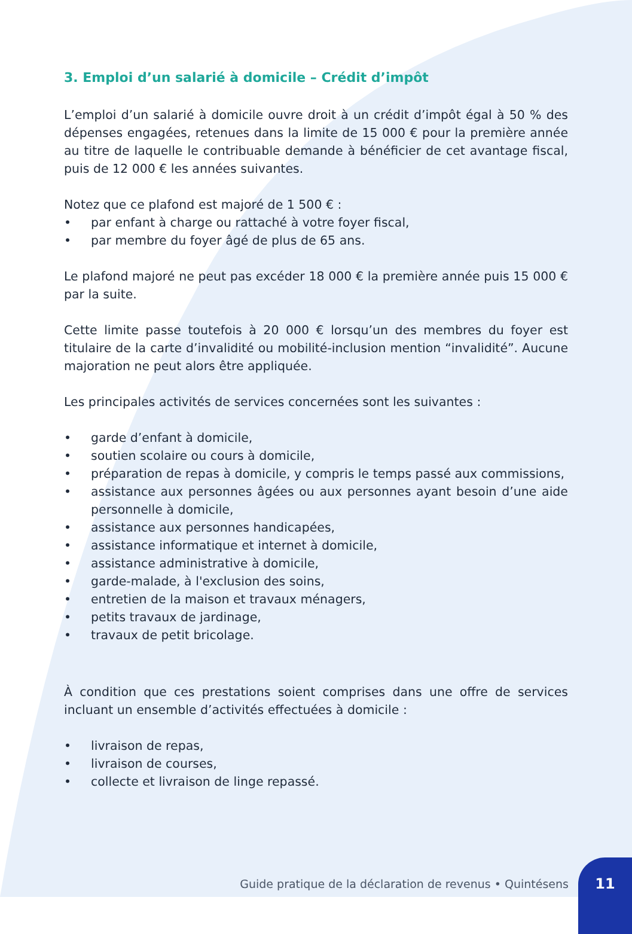3. Emploi d’un salarié à domicile – Crédit d’impôt
L’emploi d’un salarié à domicile ouvre droit à un crédit d’impôt égal à 50 % des dépenses engagées, retenues dans la limite de 15 000 € pour la première année au titre de laquelle le contribuable demande à bénéficier de cet avantage fiscal, puis de 12 000 € les années suivantes.
Notez que ce plafond est majoré de 1 500 € :
• par enfant à charge ou rattaché à votre foyer fiscal,
• par membre du foyer âgé de plus de 65 ans.
Le plafond majoré ne peut pas excéder 18 000 € la première année puis 15 000 € par la suite.
Cette limite passe toutefois à 20 000 € lorsqu’un des membres du foyer est titulaire de la carte d’invalidité ou mobilité-inclusion mention “invalidité”. Aucune majoration ne peut alors être appliquée.
Les principales activités de services concernées sont les suivantes :
• garde d’enfant à domicile,
• soutien scolaire ou cours à domicile,
• préparation de repas à domicile, y compris le temps passé aux commissions,
• assistance aux personnes âgées ou aux personnes ayant besoin d’une aide personnelle à domicile,
• assistance aux personnes handicapées,
• assistance informatique et internet à domicile,
• assistance administrative à domicile,
• garde-malade, à l'exclusion des soins,
• entretien de la maison et travaux ménagers,
• petits travaux de jardinage,
• travaux de petit bricolage.
À condition que ces prestations soient comprises dans une offre de services incluant un ensemble d’activités effectuées à domicile :
• livraison de repas,
• livraison de courses,
• collecte et livraison de linge repassé.
Guide pratique de la déclaration de revenus • Quintésens 11